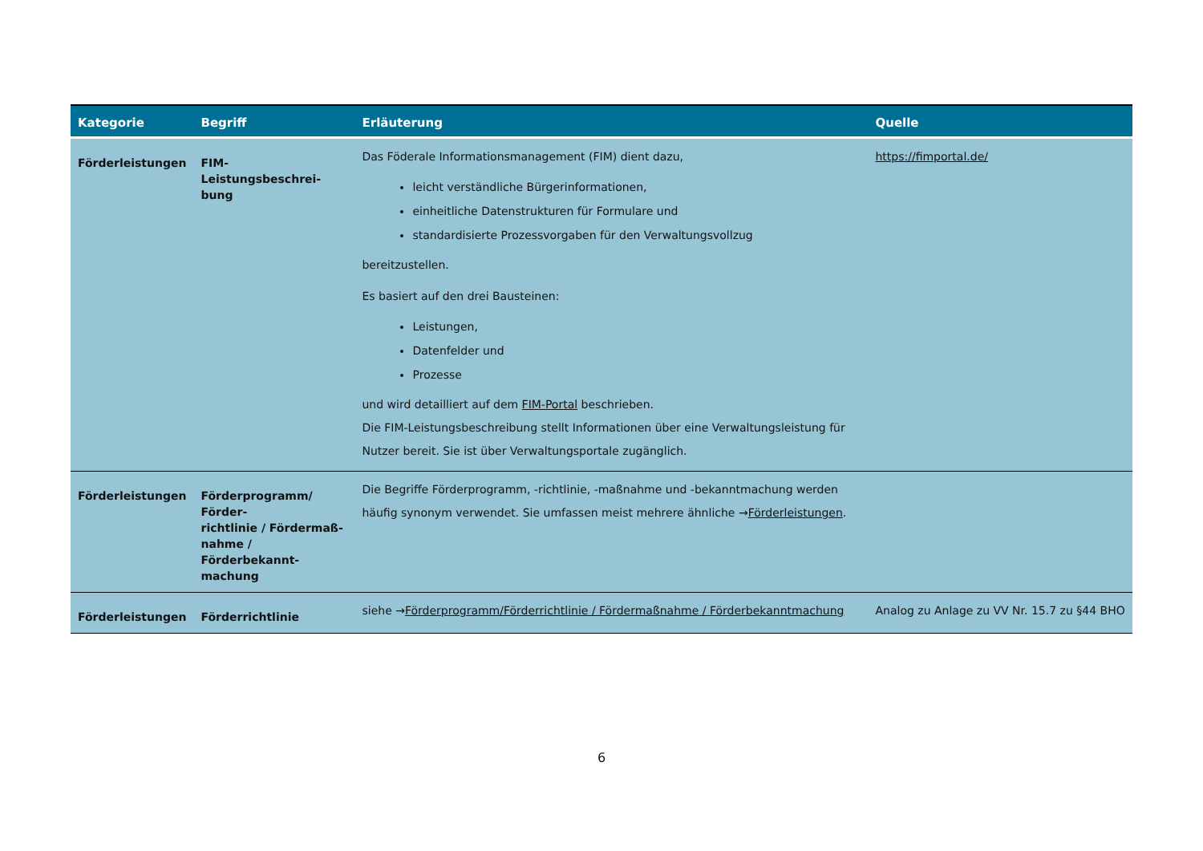| Kategorie | Begriff | Erläuterung | Quelle |
| --- | --- | --- | --- |
| Förderleistungen | FIM-Leistungsbeschrei- bung | Das Föderale Informationsmanagement (FIM) dient dazu, leicht verständliche Bürgerinformationen, einheitliche Datenstrukturen für Formulare und standardisierte Prozessvorgaben für den Verwaltungsvollzug bereitzustellen. Es basiert auf den drei Bausteinen: Leistungen, Datenfelder und Prozesse und wird detailliert auf dem FIM-Portal beschrieben. Die FIM-Leistungsbeschreibung stellt Informationen über eine Verwaltungsleistung für Nutzer bereit. Sie ist über Verwaltungsportale zugänglich. | https://fimportal.de/ |
| Förderleistungen | Förderprogramm/ Förder- richtlinie / Fördermaß- nahme / Förderbekannt- machung | Die Begriffe Förderprogramm, -richtlinie, -maßnahme und -bekanntmachung werden häufig synonym verwendet. Sie umfassen meist mehrere ähnliche → Förderleistungen . | |
| Förderleistungen | Förderrichtlinie | siehe → Förderprogramm/Förderrichtlinie / Fördermaßnahme / Förderbekanntmachung | Analog zu Anlage zu VV Nr. 15.7 zu §44 BHO |
6